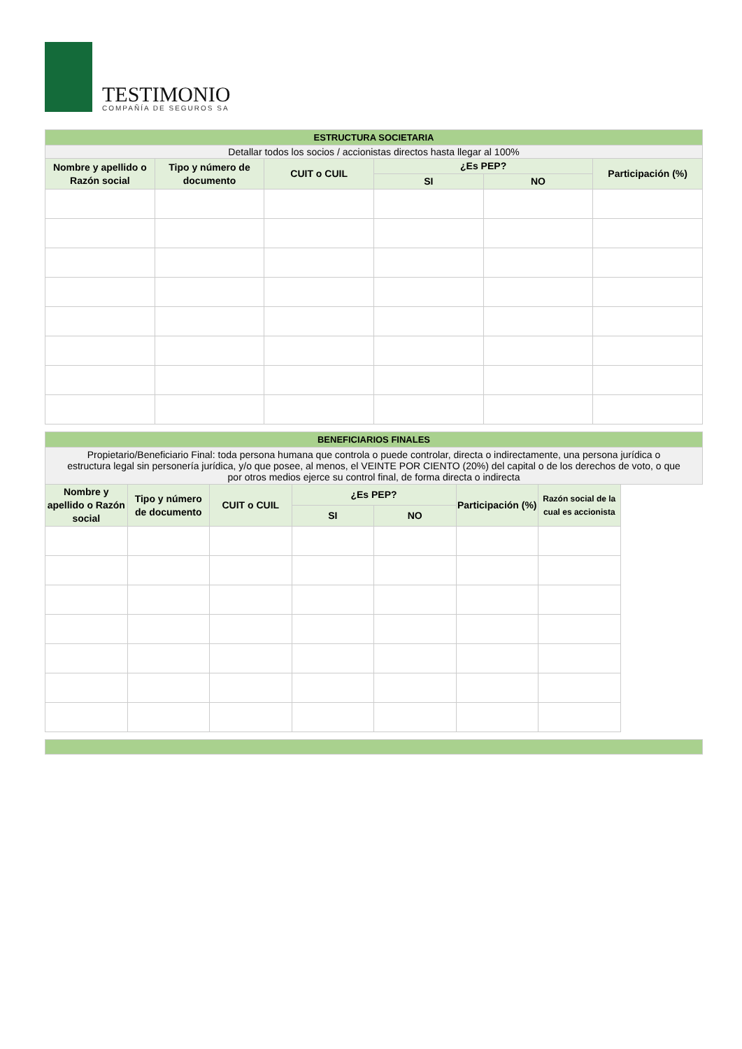TESTIMONIO
COMPAÑÍA DE SEGUROS SA
| ESTRUCTURA SOCIETARIA | | | | | |
| Detallar todos los socios / accionistas directos hasta llegar al 100% | | | | | |
| Nombre y apellido o Razón social | Tipo y número de documento | CUIT o CUIL | ¿Es PEP? | | Participación (%) |
| | | | SI | NO | |
| BENEFICIARIOS FINALES | | | | | | |
| Propietario/Beneficiario Final: toda persona humana que controla o puede controlar, directa o indirectamente, una persona jurídica o estructura legal sin personería jurídica, y/o que posee, al menos, el VEINTE POR CIENTO (20%) del capital o de los derechos de voto, o que por otros medios ejerce su control final, de forma directa o indirecta | | | | | | |
| Nombre y apellido o Razón social | Tipo y número de documento | CUIT o CUIL | ¿Es PEP? | | Participación (%) | Razón social de la cual es accionista |
| | | | SI | NO | | |